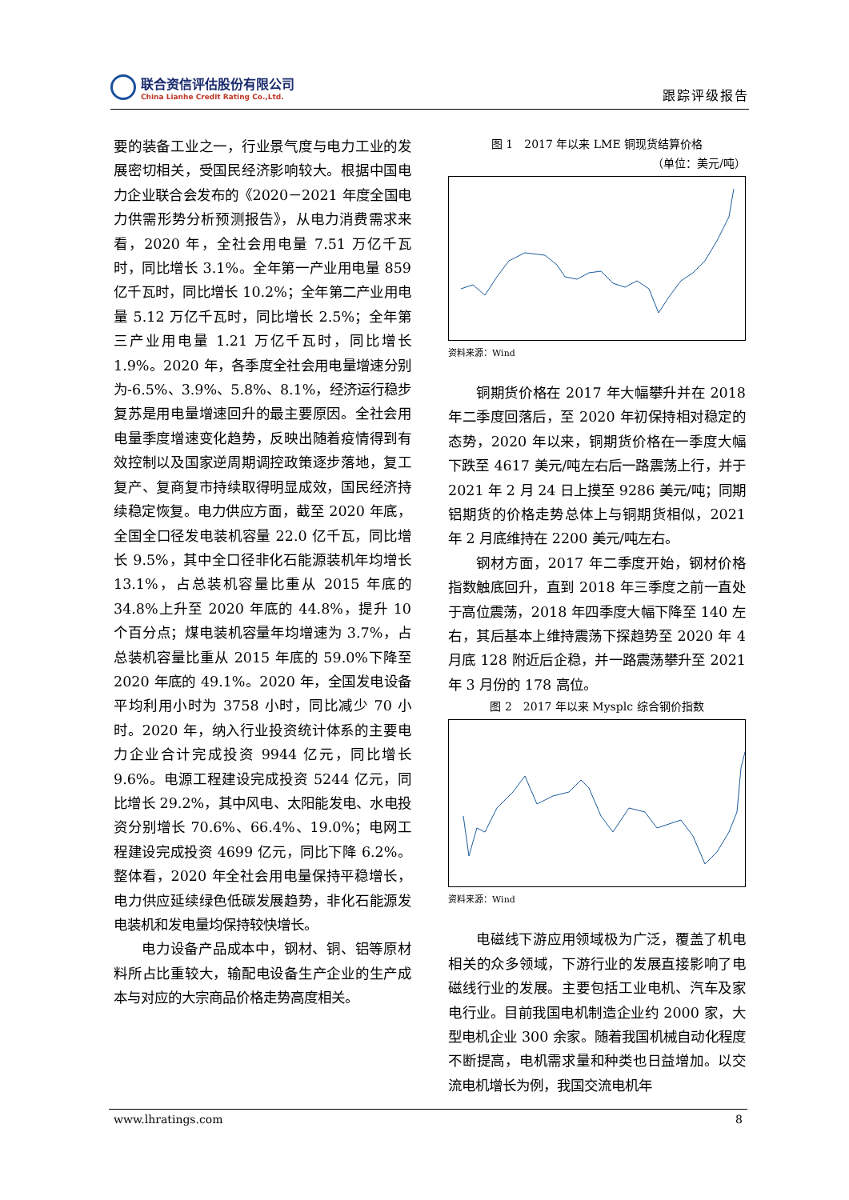联合资信评估股份有限公司
China Lianhe Credit Rating Co.,Ltd.
跟踪评级报告
要的装备工业之一，行业景气度与电力工业的发展密切相关，受国民经济影响较大。根据中国电力企业联合会发布的《2020－2021 年度全国电力供需形势分析预测报告》，从电力消费需求来看，2020 年，全社会用电量 7.51 万亿千瓦时，同比增长 3.1%。全年第一产业用电量 859 亿千瓦时，同比增长 10.2%；全年第二产业用电量 5.12 万亿千瓦时，同比增长 2.5%；全年第三产业用电量 1.21 万亿千瓦时，同比增长 1.9%。2020 年，各季度全社会用电量增速分别为-6.5%、3.9%、5.8%、8.1%，经济运行稳步复苏是用电量增速回升的最主要原因。全社会用电量季度增速变化趋势，反映出随着疫情得到有效控制以及国家逆周期调控政策逐步落地，复工复产、复商复市持续取得明显成效，国民经济持续稳定恢复。电力供应方面，截至 2020 年底，全国全口径发电装机容量 22.0 亿千瓦，同比增长 9.5%，其中全口径非化石能源装机年均增长 13.1%，占总装机容量比重从 2015 年底的 34.8%上升至 2020 年底的 44.8%，提升 10 个百分点；煤电装机容量年均增速为 3.7%，占总装机容量比重从 2015 年底的 59.0%下降至 2020 年底的 49.1%。2020 年，全国发电设备平均利用小时为 3758 小时，同比减少 70 小时。2020 年，纳入行业投资统计体系的主要电力企业合计完成投资 9944 亿元，同比增长 9.6%。电源工程建设完成投资 5244 亿元，同比增长 29.2%，其中风电、太阳能发电、水电投资分别增长 70.6%、66.4%、19.0%；电网工程建设完成投资 4699 亿元，同比下降 6.2%。整体看，2020 年全社会用电量保持平稳增长，电力供应延续绿色低碳发展趋势，非化石能源发电装机和发电量均保持较快增长。
电力设备产品成本中，钢材、铜、铝等原材料所占比重较大，输配电设备生产企业的生产成本与对应的大宗商品价格走势高度相关。
图 1　2017 年以来 LME 铜现货结算价格
（单位：美元/吨）
资料来源：Wind
铜期货价格在 2017 年大幅攀升并在 2018 年二季度回落后，至 2020 年初保持相对稳定的态势，2020 年以来，铜期货价格在一季度大幅下跌至 4617 美元/吨左右后一路震荡上行，并于 2021 年 2 月 24 日上摸至 9286 美元/吨；同期铝期货的价格走势总体上与铜期货相似，2021 年 2 月底维持在 2200 美元/吨左右。
钢材方面，2017 年二季度开始，钢材价格指数触底回升，直到 2018 年三季度之前一直处于高位震荡，2018 年四季度大幅下降至 140 左右，其后基本上维持震荡下探趋势至 2020 年 4 月底 128 附近后企稳，并一路震荡攀升至 2021 年 3 月份的 178 高位。
图 2　2017 年以来 Mysplc 综合钢价指数
资料来源：Wind
电磁线下游应用领域极为广泛，覆盖了机电相关的众多领域，下游行业的发展直接影响了电磁线行业的发展。主要包括工业电机、汽车及家电行业。目前我国电机制造企业约 2000 家，大型电机企业 300 余家。随着我国机械自动化程度不断提高，电机需求量和种类也日益增加。以交流电机增长为例，我国交流电机年
www.lhratings.com 8